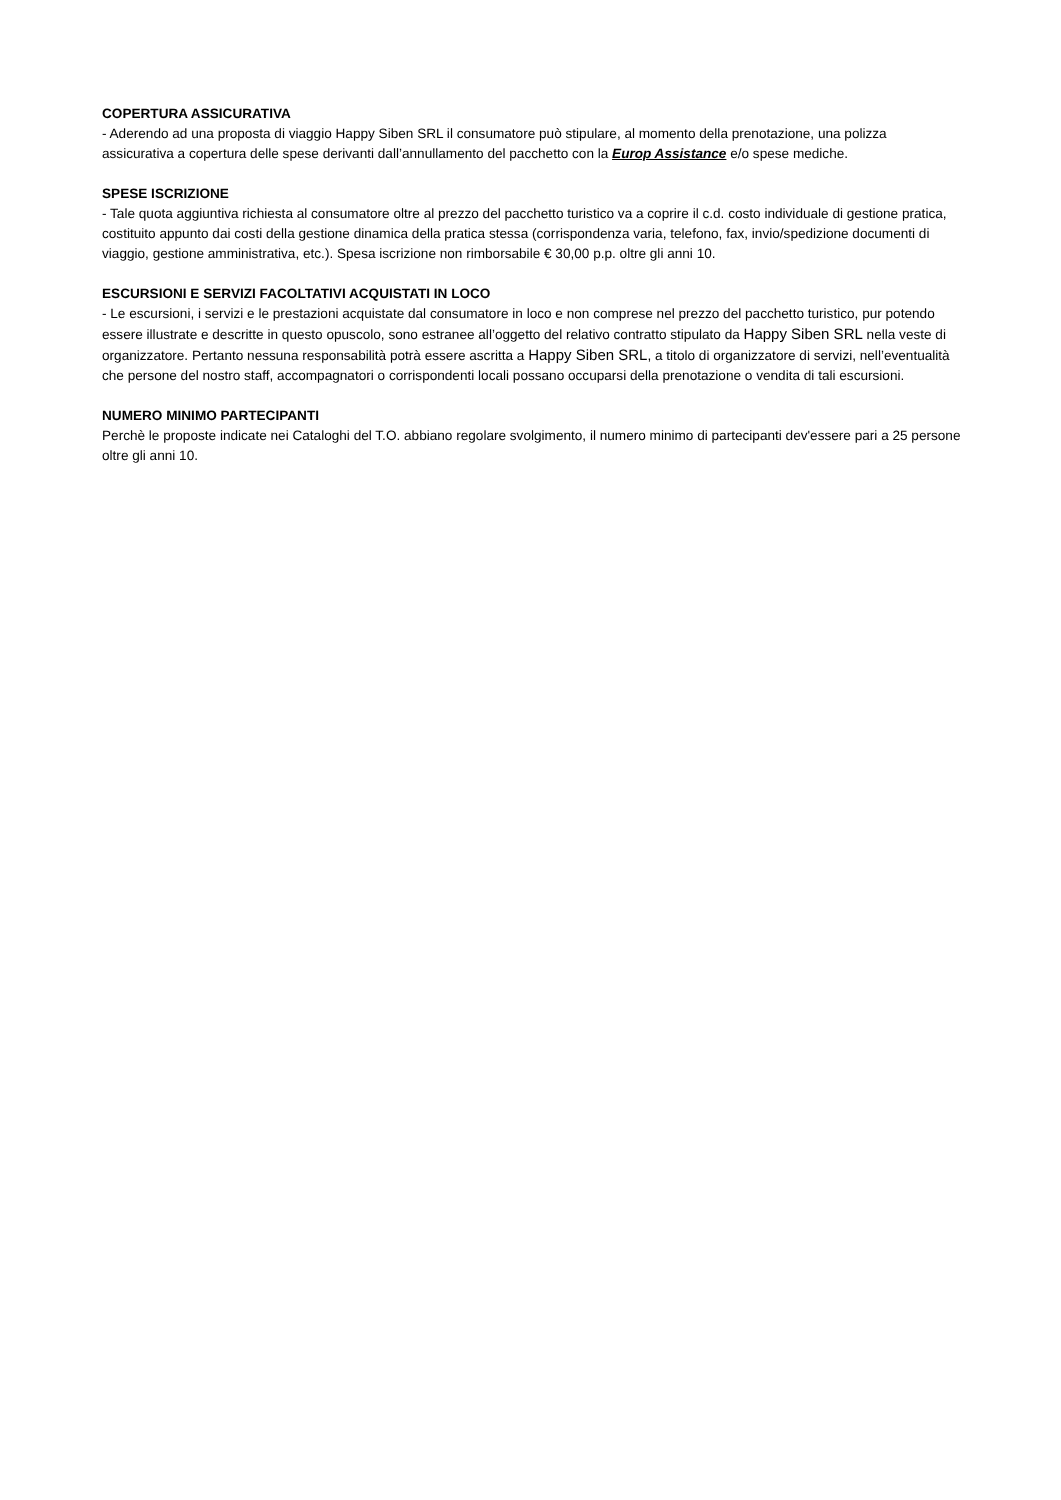COPERTURA ASSICURATIVA
- Aderendo ad una proposta di viaggio Happy Siben SRL il consumatore può stipulare, al momento della prenotazione, una polizza assicurativa a copertura delle spese derivanti dall’annullamento del pacchetto con la Europ Assistance e/o spese mediche.
SPESE ISCRIZIONE
- Tale quota aggiuntiva richiesta al consumatore oltre al prezzo del pacchetto turistico va a coprire il c.d. costo individuale di gestione pratica, costituito appunto dai costi della gestione dinamica della pratica stessa (corrispondenza varia, telefono, fax, invio/spedizione documenti di viaggio, gestione amministrativa, etc.). Spesa iscrizione non rimborsabile € 30,00 p.p. oltre gli anni 10.
ESCURSIONI E SERVIZI FACOLTATIVI ACQUISTATI IN LOCO
- Le escursioni, i servizi e le prestazioni acquistate dal consumatore in loco e non comprese nel prezzo del pacchetto turistico, pur potendo essere illustrate e descritte in questo opuscolo, sono estranee all’oggetto del relativo contratto stipulato da Happy Siben SRL nella veste di organizzatore. Pertanto nessuna responsabilità potrà essere ascritta a Happy Siben SRL, a titolo di organizzatore di servizi, nell’eventualità che persone del nostro staff, accompagnatori o corrispondenti locali possano occuparsi della prenotazione o vendita di tali escursioni.
NUMERO MINIMO PARTECIPANTI
Perchè le proposte indicate nei Cataloghi del T.O. abbiano regolare svolgimento, il numero minimo di partecipanti dev'essere pari a 25 persone oltre gli anni 10.